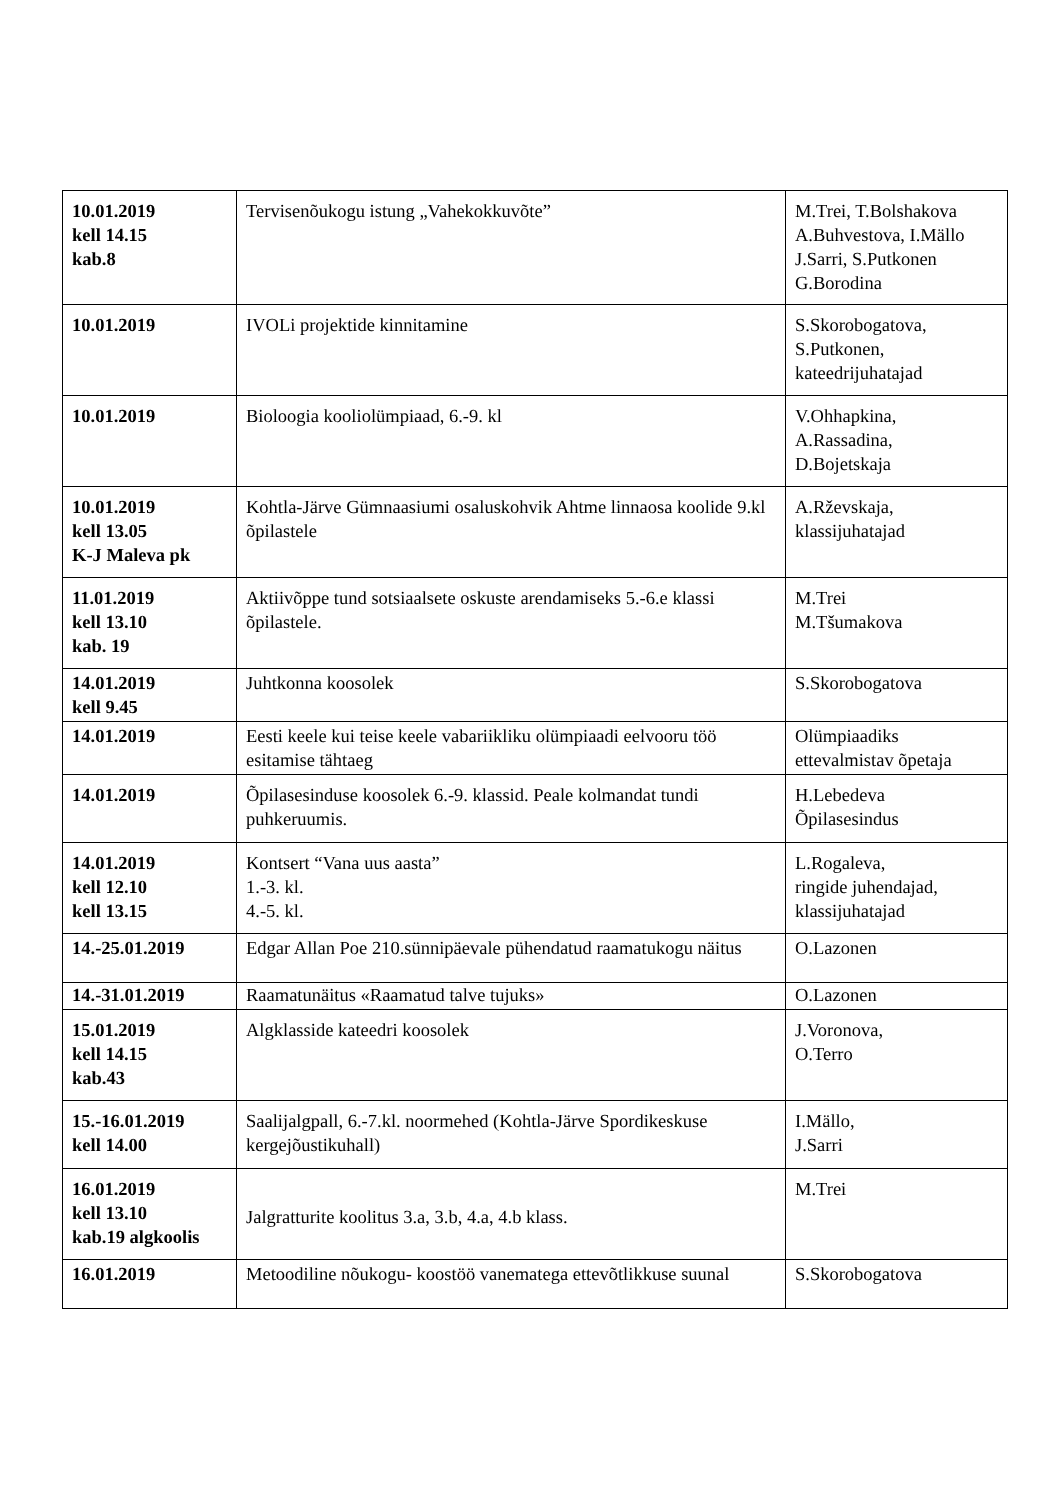| 10.01.2019 kell 14.15 kab.8 | Tervisenõukogu istung „Vahekokkuvõte” | M.Trei, T.Bolshakova A.Buhvestova, I.Mällo J.Sarri, S.Putkonen G.Borodina |
| 10.01.2019 | IVOLi projektide kinnitamine | S.Skorobogatova, S.Putkonen, kateedrijuhatajad |
| 10.01.2019 | Bioloogia kooliolümpiaad, 6.-9. kl | V.Ohhapkina, A.Rassadina, D.Bojetskaja |
| 10.01.2019 kell 13.05 K-J Maleva pk | Kohtla-Järve Gümnaasiumi osaluskohvik Ahtme linnaosa koolide 9.kl õpilastele | A.Rževskaja, klassijuhatajad |
| 11.01.2019 kell 13.10 kab. 19 | Aktiivõppe tund sotsiaalsete oskuste arendamiseks 5.-6.e klassi õpilastele. | M.Trei M.Tšumakova |
| 14.01.2019 kell 9.45 | Juhtkonna koosolek | S.Skorobogatova |
| 14.01.2019 | Eesti keele kui teise keele vabariikliku olümpiaadi eelvooru töö esitamise tähtaeg | Olümpiaadiks ettevalmistav õpetaja |
| 14.01.2019 | Õpilasesinduse koosolek 6.-9. klassid. Peale kolmandat tundi puhkeruumis. | H.Lebedeva Õpilasesindus |
| 14.01.2019 kell 12.10 kell 13.15 | Kontsert “Vana uus aasta” 1.-3. kl. 4.-5. kl. | L.Rogaleva, ringide juhendajad, klassijuhatajad |
| 14.-25.01.2019 | Edgar Allan Poe 210.sünnipäevale pühendatud raamatukogu näitus | O.Lazonen |
| 14.-31.01.2019 | Raamatunäitus «Raamatud talve tujuks» | O.Lazonen |
| 15.01.2019 kell 14.15 kab.43 | Algklasside kateedri koosolek | J.Voronova, O.Terro |
| 15.-16.01.2019 kell 14.00 | Saalijalgpall, 6.-7.kl. noormehed (Kohtla-Järve Spordikeskuse kergejõustikuhall) | I.Mällo, J.Sarri |
| 16.01.2019 kell 13.10 kab.19 algkoolis | Jalgratturite koolitus 3.a, 3.b, 4.a, 4.b klass. | M.Trei |
| 16.01.2019 | Metoodiline nõukogu- koostöö vanematega ettevõtlikkuse suunal | S.Skorobogatova |